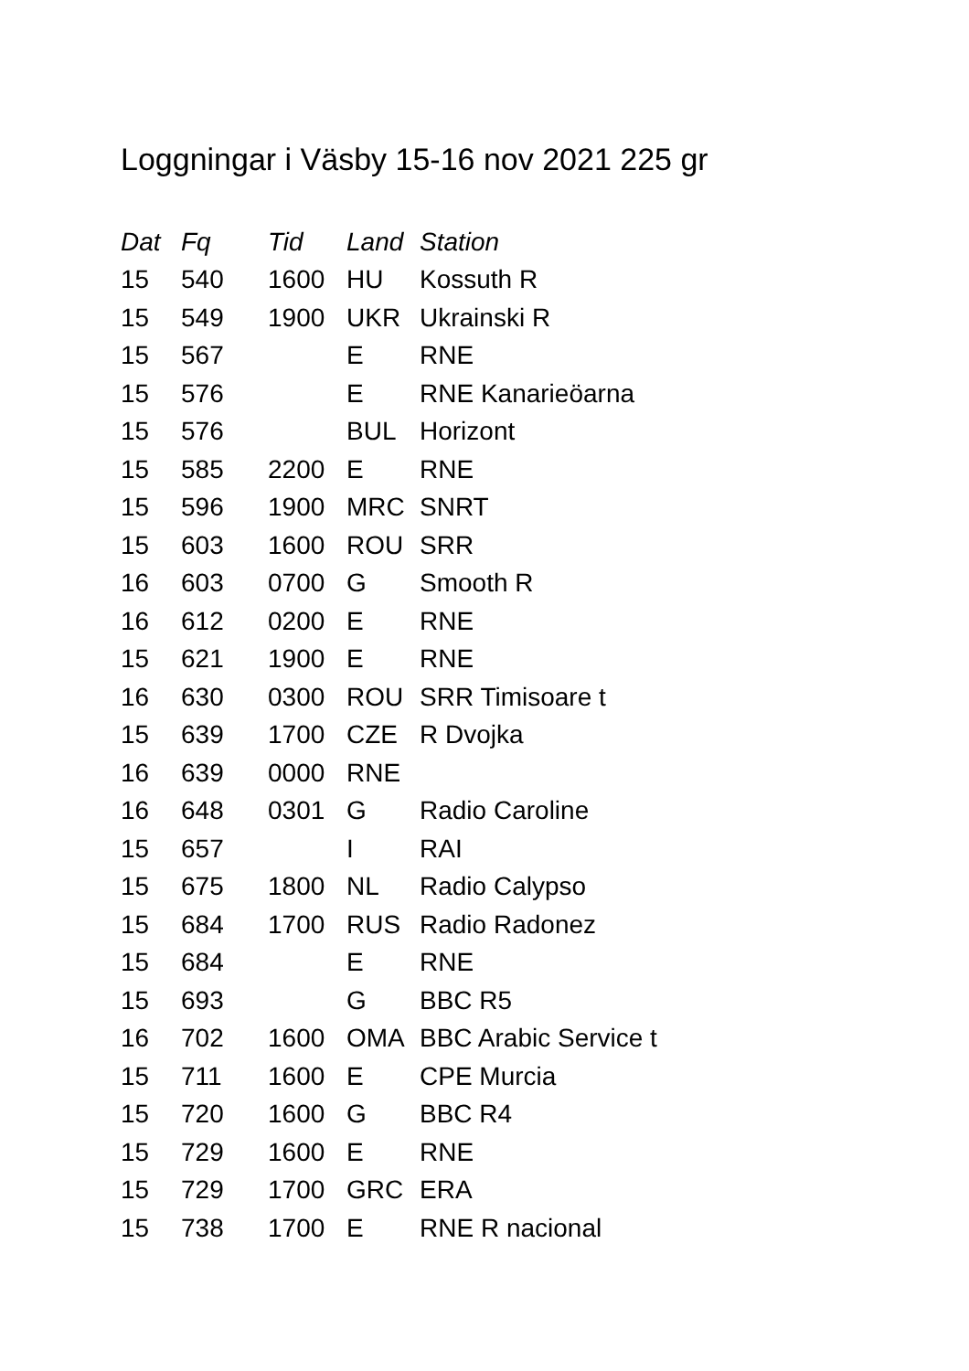Loggningar i Väsby 15-16 nov 2021 225 gr
| Dat | Fq | Tid | Land | Station |
| --- | --- | --- | --- | --- |
| 15 | 540 | 1600 | HU | Kossuth R |
| 15 | 549 | 1900 | UKR | Ukrainski R |
| 15 | 567 | | E | RNE |
| 15 | 576 | | E | RNE Kanarieöarna |
| 15 | 576 | | BUL | Horizont |
| 15 | 585 | 2200 | E | RNE |
| 15 | 596 | 1900 | MRC | SNRT |
| 15 | 603 | 1600 | ROU | SRR |
| 16 | 603 | 0700 | G | Smooth R |
| 16 | 612 | 0200 | E | RNE |
| 15 | 621 | 1900 | E | RNE |
| 16 | 630 | 0300 | ROU | SRR Timisoare t |
| 15 | 639 | 1700 | CZE | R Dvojka |
| 16 | 639 | 0000 | RNE | |
| 16 | 648 | 0301 | G | Radio Caroline |
| 15 | 657 | | I | RAI |
| 15 | 675 | 1800 | NL | Radio Calypso |
| 15 | 684 | 1700 | RUS | Radio Radonez |
| 15 | 684 | | E | RNE |
| 15 | 693 | | G | BBC R5 |
| 16 | 702 | 1600 | OMA | BBC Arabic Service t |
| 15 | 711 | 1600 | E | CPE Murcia |
| 15 | 720 | 1600 | G | BBC R4 |
| 15 | 729 | 1600 | E | RNE |
| 15 | 729 | 1700 | GRC | ERA |
| 15 | 738 | 1700 | E | RNE R nacional |